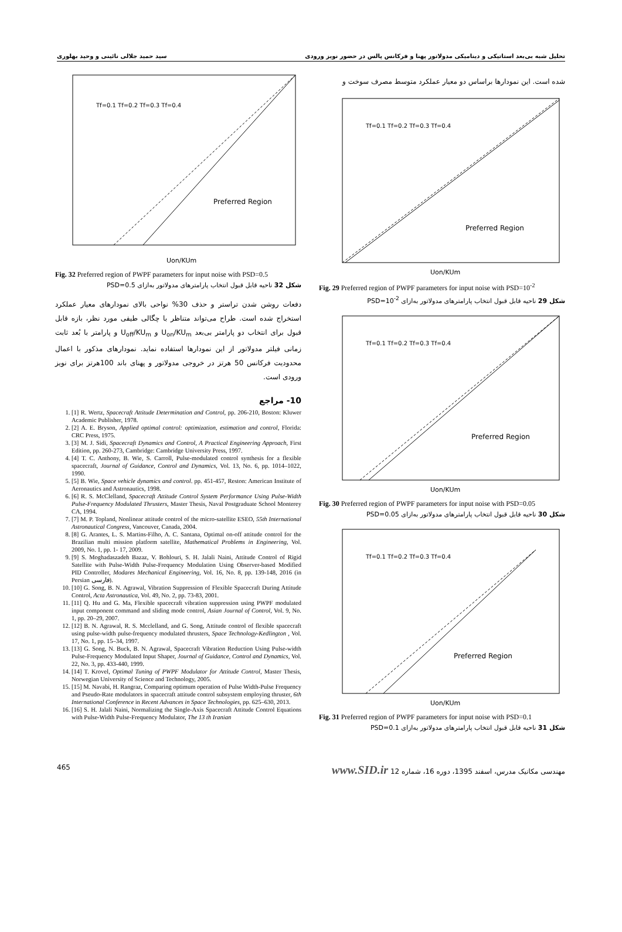تحلیل شبه بی‌بعد استاتیکی و دینامیکی مدولاتور پهنا و فرکانس پالس در حضور نویز ورودی سید حمید جلالی نائینی و وحید بهلوری
شده است. این نمودارها براساس دو معیار عملکرد متوسط مصرف سوخت و
Preferred Region
Tf=0.1 Tf=0.2 Tf=0.3 Tf=0.4
Uon/KUm
Fig. 29 Preferred region of PWPF parameters for input noise with PSD=10<sup>-2</sup>
شکل 29 ناحیه قابل قبول انتخاب پارامترهای مدولاتور به‌ازای PSD=10<sup>-2</sup>
Preferred Region
Tf=0.1 Tf=0.2 Tf=0.3 Tf=0.4
Uon/KUm
Fig. 30 Preferred region of PWPF parameters for input noise with PSD=0.05
شکل 30 ناحیه قابل قبول انتخاب پارامترهای مدولاتور به‌ازای PSD=0.05
Preferred Region
Tf=0.1 Tf=0.2 Tf=0.3 Tf=0.4
Uon/KUm
Fig. 31 Preferred region of PWPF parameters for input noise with PSD=0.1
شکل 31 ناحیه قابل قبول انتخاب پارامترهای مدولاتور به‌ازای PSD=0.1
Preferred Region
Tf=0.1 Tf=0.2 Tf=0.3 Tf=0.4
Uon/KUm
Fig. 32 Preferred region of PWPF parameters for input noise with PSD=0.5
شکل 32 ناحیه قابل قبول انتخاب پارامترهای مدولاتور به‌ازای PSD=0.5
دفعات روشن شدن تراستر و حذف 30% نواحی بالای نمودارهای معیار عملکرد استخراج شده است. طراح می‌تواند متناظر با چگالی طیفی مورد نظر، بازه قابل قبول برای انتخاب دو پارامتر بی‌بعد U<sub>on</sub>/KU<sub>m</sub> و U<sub>off</sub>/KU<sub>m</sub> و پارامتر با بُعد ثابت زمانی فیلتر مدولاتور از این نمودارها استفاده نماید. نمودارهای مذکور با اعمال محدودیت فرکانس 50 هرتز در خروجی مدولاتور و پهنای باند 100هرتز برای نویز ورودی است.
10- مراجع
1. [1] R. Wertz, Spacecraft Attitude Determination and Control, pp. 206-210, Boston: Kluwer Academic Publisher, 1978.
2. [2] A. E. Bryson, Applied optimal control: optimization, estimation and control, Florida: CRC Press, 1975.
3. [3] M. J. Sidi, Spacecraft Dynamics and Control, A Practical Engineering Approach, First Edition, pp. 260-273, Cambridge: Cambridge University Press, 1997.
4. [4] T. C. Anthony, B. Wie, S. Carroll, Pulse-modulated control synthesis for a flexible spacecraft, Journal of Guidance, Control and Dynamics, Vol. 13, No. 6, pp. 1014–1022, 1990.
5. [5] B. Wie, Space vehicle dynamics and control. pp. 451-457, Reston: American Institute of Aeronautics and Astronautics, 1998.
6. [6] R. S. McClelland, Spacecraft Attitude Control System Performance Using Pulse-Width Pulse-Frequency Modulated Thrusters, Master Thesis, Naval Postgraduate School Monterey CA, 1994.
7. [7] M. P. Topland, Nonlinear attitude control of the micro-satellite ESEO, 55th International Astronautical Congress, Vancouver, Canada, 2004.
8. [8] G. Arantes, L. S. Martins-Filho, A. C. Santana, Optimal on-off attitude control for the Brazilian multi mission platform satellite, Mathematical Problems in Engineering, Vol. 2009, No. 1, pp. 1- 17, 2009.
9. [9] S. Moghadaszadeh Bazaz, V. Bohlouri, S. H. Jalali Naini, Attitude Control of Rigid Satellite with Pulse-Width Pulse-Frequency Modulation Using Observer-based Modified PID Controller, Modares Mechanical Engineering, Vol. 16, No. 8, pp. 139-148, 2016 (in Persian فارسی).
10. [10] G. Song, B. N. Agrawal, Vibration Suppression of Flexible Spacecraft During Attitude Control, Acta Astronautica, Vol. 49, No. 2, pp. 73-83, 2001.
11. [11] Q. Hu and G. Ma, Flexible spacecraft vibration suppression using PWPF modulated input component command and sliding mode control, Asian Journal of Control, Vol. 9, No. 1, pp. 20–29, 2007.
12. [12] B. N. Agrawal, R. S. Mcclelland, and G. Song, Attitude control of flexible spacecraft using pulse-width pulse-frequency modulated thrusters, Space Technology-Kedlington , Vol. 17, No. 1, pp. 15–34, 1997.
13. [13] G. Song, N. Buck, B. N. Agrawal, Spacecraft Vibration Reduction Using Pulse-width Pulse-Frequency Modulated Input Shaper, Journal of Guidance, Control and Dynamics, Vol. 22, No. 3, pp. 433-440, 1999.
14. [14] T. Krovel, Optimal Tuning of PWPF Modulator for Attitude Control, Master Thesis, Norwegian University of Science and Technology, 2005.
15. [15] M. Navabi, H. Rangraz, Comparing optimum operation of Pulse Width-Pulse Frequency and Pseudo-Rate modulators in spacecraft attitude control subsystem employing thruster, 6th International Conference in Recent Advances in Space Technologies, pp. 625–630, 2013.
16. [16] S. H. Jalali Naini, Normalizing the Single-Axis Spacecraft Attitude Control Equations with Pulse-Width Pulse-Frequency Modulator, The 13 th Iranian
465 مهندسی مکانیک مدرس، اسفند 1395، دوره 16، شماره 12 www.SID.ir